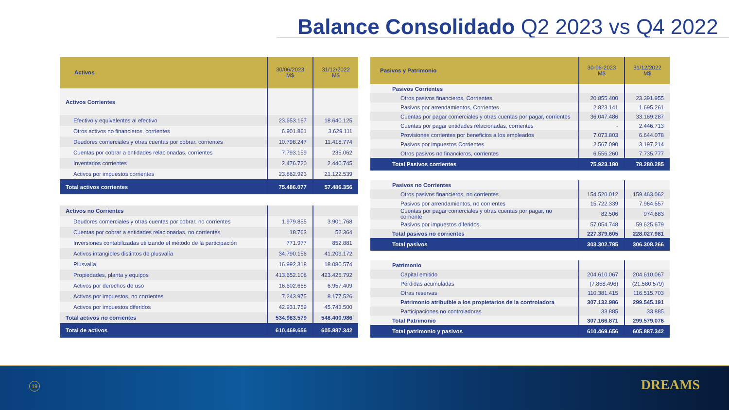Balance Consolidado Q2 2023 vs Q4 2022
| Activos | 30/06/2023 M$ | 31/12/2022 M$ |
| --- | --- | --- |
| Activos Corrientes | | |
| Efectivo y equivalentes al efectivo | 23.653.167 | 18.640.125 |
| Otros activos no financieros, corrientes | 6.901.861 | 3.629.111 |
| Deudores comerciales y otras cuentas por cobrar, corrientes | 10.798.247 | 11.418.774 |
| Cuentas por cobrar a entidades relacionadas, corrientes | 7.793.159 | 235.062 |
| Inventarios corrientes | 2.476.720 | 2.440.745 |
| Activos por impuestos corrientes | 23.862.923 | 21.122.539 |
| Total activos corrientes | 75.486.077 | 57.486.356 |
| Activos no Corrientes | | |
| Deudores comerciales y otras cuentas por cobrar, no corrientes | 1.979.855 | 3.901.768 |
| Cuentas por cobrar a entidades relacionadas, no corrientes | 18.763 | 52.364 |
| Inversiones contabilizadas utilizando el método de la participación | 771.977 | 852.881 |
| Activos intangibles distintos de plusvalía | 34.790.156 | 41.209.172 |
| Plusvalía | 16.992.318 | 18.080.574 |
| Propiedades, planta y equipos | 413.652.108 | 423.425.792 |
| Activos por derechos de uso | 16.602.668 | 6.957.409 |
| Activos por impuestos, no corrientes | 7.243.975 | 8.177.526 |
| Activos por impuestos diferidos | 42.931.759 | 45.743.500 |
| Total activos no corrientes | 534.983.579 | 548.400.986 |
| Total de activos | 610.469.656 | 605.887.342 |
| Pasivos y Patrimonio | 30-06-2023 M$ | 31/12/2022 M$ |
| --- | --- | --- |
| Pasivos Corrientes | | |
| Otros pasivos financieros, Corrientes | 20.855.400 | 23.391.955 |
| Pasivos por arrendamientos, Corrientes | 2.823.141 | 1.695.261 |
| Cuentas por pagar comerciales y otras cuentas por pagar, corrientes | 36.047.486 | 33.169.287 |
| Cuentas por pagar entidades relacionadas, corrientes | - | 2.446.713 |
| Provisiones corrientes por beneficios a los empleados | 7.073.803 | 6.644.078 |
| Pasivos por impuestos Corrientes | 2.567.090 | 3.197.214 |
| Otros pasivos no financieros, corrientes | 6.556.260 | 7.735.777 |
| Total Pasivos corrientes | 75.923.180 | 78.280.285 |
| Pasivos no Corrientes | | |
| Otros pasivos financieros, no corrientes | 154.520.012 | 159.463.062 |
| Pasivos por arrendamientos, no corrientes | 15.722.339 | 7.964.557 |
| Cuentas por pagar comerciales y otras cuentas por pagar, no corriente | 82.506 | 974.683 |
| Pasivos por impuestos diferidos | 57.054.748 | 59.625.679 |
| Total pasivos no corrientes | 227.379.605 | 228.027.981 |
| Total pasivos | 303.302.785 | 306.308.266 |
| Patrimonio | | |
| Capital emitido | 204.610.067 | 204.610.067 |
| Pérdidas acumuladas | (7.858.496) | (21.580.579) |
| Otras reservas | 110.381.415 | 116.515.703 |
| Patrimonio atribuible a los propietarios de la controladora | 307.132.986 | 299.545.191 |
| Participaciones no controladoras | 33.885 | 33.885 |
| Total Patrimonio | 307.166.871 | 299.579.076 |
| Total patrimonio y pasivos | 610.469.656 | 605.887.342 |
19 DREAMS